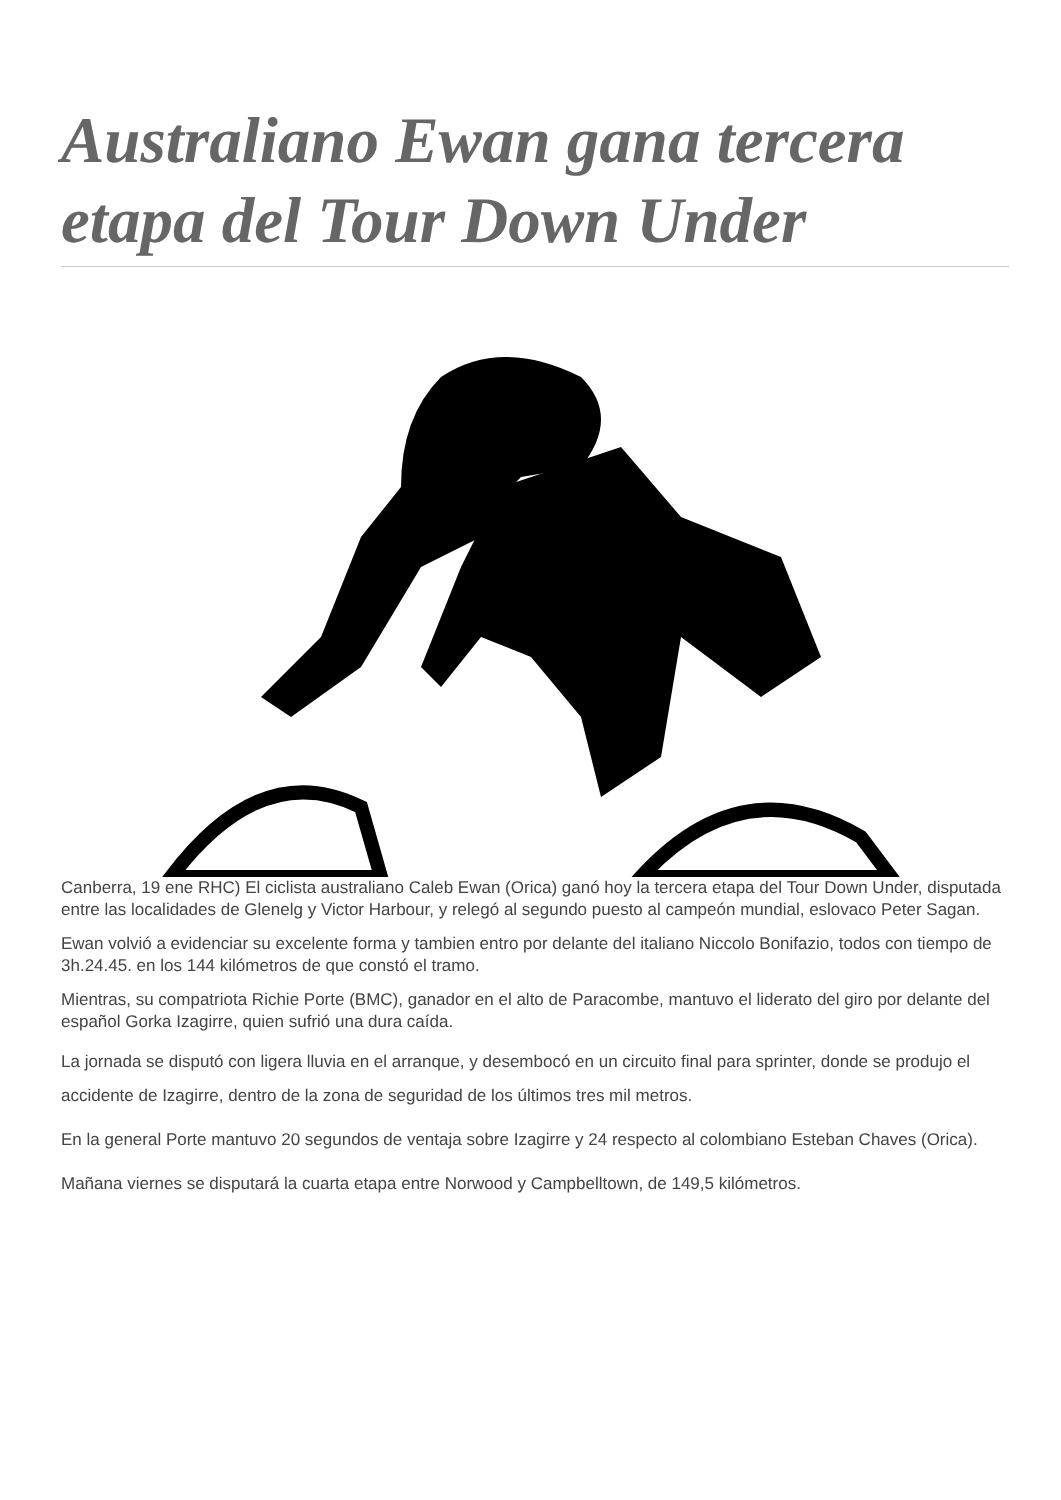Australiano Ewan gana tercera etapa del Tour Down Under
Canberra, 19 ene RHC) El ciclista australiano Caleb Ewan (Orica) ganó hoy la tercera etapa del Tour Down Under, disputada entre las localidades de Glenelg y Victor Harbour, y relegó al segundo puesto al campeón mundial, eslovaco Peter Sagan.
Ewan volvió a evidenciar su excelente forma y tambien entro por delante del italiano Niccolo Bonifazio, todos con tiempo de 3h.24.45. en los 144 kilómetros de que constó el tramo.
Mientras, su compatriota Richie Porte (BMC), ganador en el alto de Paracombe, mantuvo el liderato del giro por delante del español Gorka Izagirre, quien sufrió una dura caída.
La jornada se disputó con ligera lluvia en el arranque, y desembocó en un circuito final para sprinter, donde se produjo el accidente de Izagirre, dentro de la zona de seguridad de los últimos tres mil metros.
En la general Porte mantuvo 20 segundos de ventaja sobre Izagirre y 24 respecto al colombiano Esteban Chaves (Orica).
Mañana viernes se disputará la cuarta etapa entre Norwood y Campbelltown, de 149,5 kilómetros.